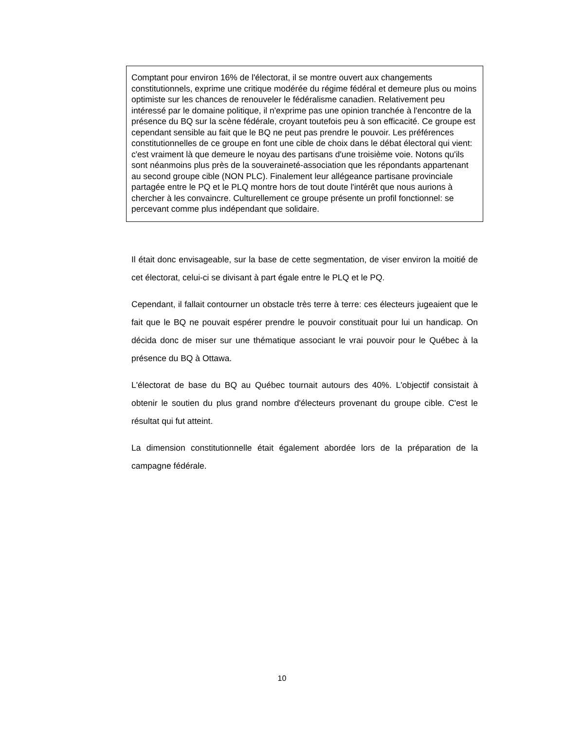Comptant pour environ 16% de l'électorat, il se montre ouvert aux changements constitutionnels, exprime une critique modérée du régime fédéral et demeure plus ou moins optimiste sur les chances de renouveler le fédéralisme canadien. Relativement peu intéressé par le domaine politique, il n'exprime pas une opinion tranchée à l'encontre de la présence du BQ sur la scène fédérale, croyant toutefois peu à son efficacité. Ce groupe est cependant sensible au fait que le BQ ne peut pas prendre le pouvoir. Les préférences constitutionnelles de ce groupe en font une cible de choix dans le débat électoral qui vient: c'est vraiment là que demeure le noyau des partisans d'une troisième voie. Notons qu'ils sont néanmoins plus près de la souveraineté-association que les répondants appartenant au second groupe cible (NON PLC). Finalement leur allégeance partisane provinciale partagée entre le PQ et le PLQ montre hors de tout doute l'intérêt que nous aurions à chercher à les convaincre. Culturellement ce groupe présente un profil fonctionnel: se percevant comme plus indépendant que solidaire.
Il était donc envisageable, sur la base de cette segmentation, de viser environ la moitié de cet électorat, celui-ci se divisant à part égale entre le PLQ et le PQ.
Cependant, il fallait contourner un obstacle très terre à terre: ces électeurs jugeaient que le fait que le BQ ne pouvait espérer prendre le pouvoir constituait pour lui un handicap. On décida donc de miser sur une thématique associant le vrai pouvoir pour le Québec à la présence du BQ à Ottawa.
L'électorat de base du BQ au Québec tournait autours des 40%. L'objectif consistait à obtenir le soutien du plus grand nombre d'électeurs provenant du groupe cible. C'est le résultat qui fut atteint.
La dimension constitutionnelle était également abordée lors de la préparation de la campagne fédérale.
10